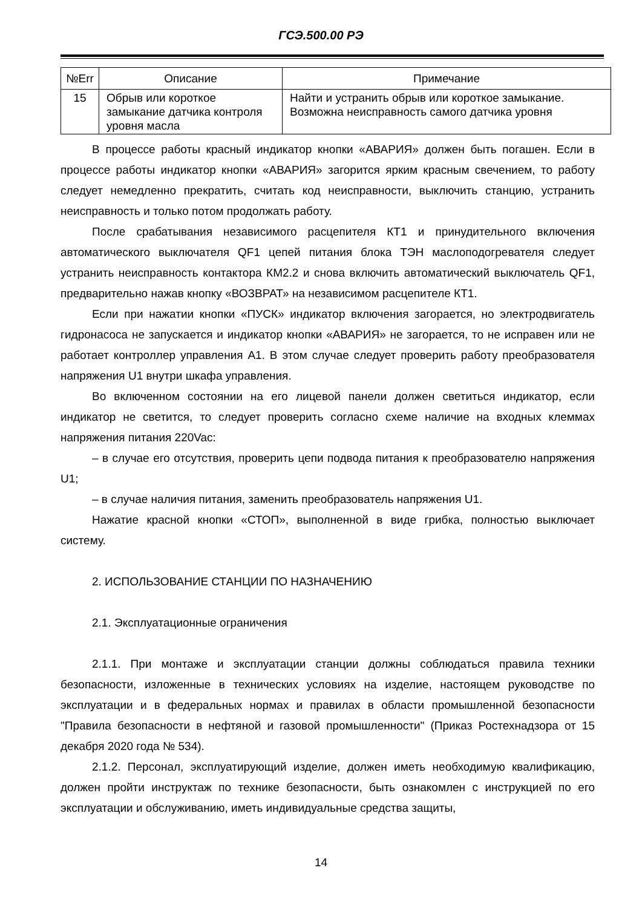ГСЭ.500.00 РЭ
| №Err | Описание | Примечание |
| --- | --- | --- |
| 15 | Обрыв или короткое замыкание датчика контроля уровня масла | Найти и устранить обрыв или короткое замыкание. Возможна неисправность самого датчика уровня |
В процессе работы красный индикатор кнопки «АВАРИЯ» должен быть погашен. Если в процессе работы индикатор кнопки «АВАРИЯ» загорится ярким красным свечением, то работу следует немедленно прекратить, считать код неисправности, выключить станцию, устранить неисправность и только потом продолжать работу.
После срабатывания независимого расцепителя КТ1 и принудительного включения автоматического выключателя QF1 цепей питания блока ТЭН маслоподогревателя следует устранить неисправность контактора КМ2.2 и снова включить автоматический выключатель QF1, предварительно нажав кнопку «ВОЗВРАТ» на независимом расцепителе КТ1.
Если при нажатии кнопки «ПУСК» индикатор включения загорается, но электродвигатель гидронасоса не запускается и индикатор кнопки «АВАРИЯ» не загорается, то не исправен или не работает контроллер управления А1. В этом случае следует проверить работу преобразователя напряжения U1 внутри шкафа управления.
Во включенном состоянии на его лицевой панели должен светиться индикатор, если индикатор не светится, то следует проверить согласно схеме наличие на входных клеммах напряжения питания 220Vac:
– в случае его отсутствия, проверить цепи подвода питания к преобразователю напряжения U1;
– в случае наличия питания, заменить преобразователь напряжения U1.
Нажатие красной кнопки «СТОП», выполненной в виде грибка, полностью выключает систему.
2. ИСПОЛЬЗОВАНИЕ СТАНЦИИ ПО НАЗНАЧЕНИЮ
2.1. Эксплуатационные ограничения
2.1.1. При монтаже и эксплуатации станции должны соблюдаться правила техники безопасности, изложенные в технических условиях на изделие, настоящем руководстве по эксплуатации и в федеральных нормах и правилах в области промышленной безопасности "Правила безопасности в нефтяной и газовой промышленности" (Приказ Ростехнадзора от 15 декабря 2020 года № 534).
2.1.2. Персонал, эксплуатирующий изделие, должен иметь необходимую квалификацию, должен пройти инструктаж по технике безопасности, быть ознакомлен с инструкцией по его эксплуатации и обслуживанию, иметь индивидуальные средства защиты,
14